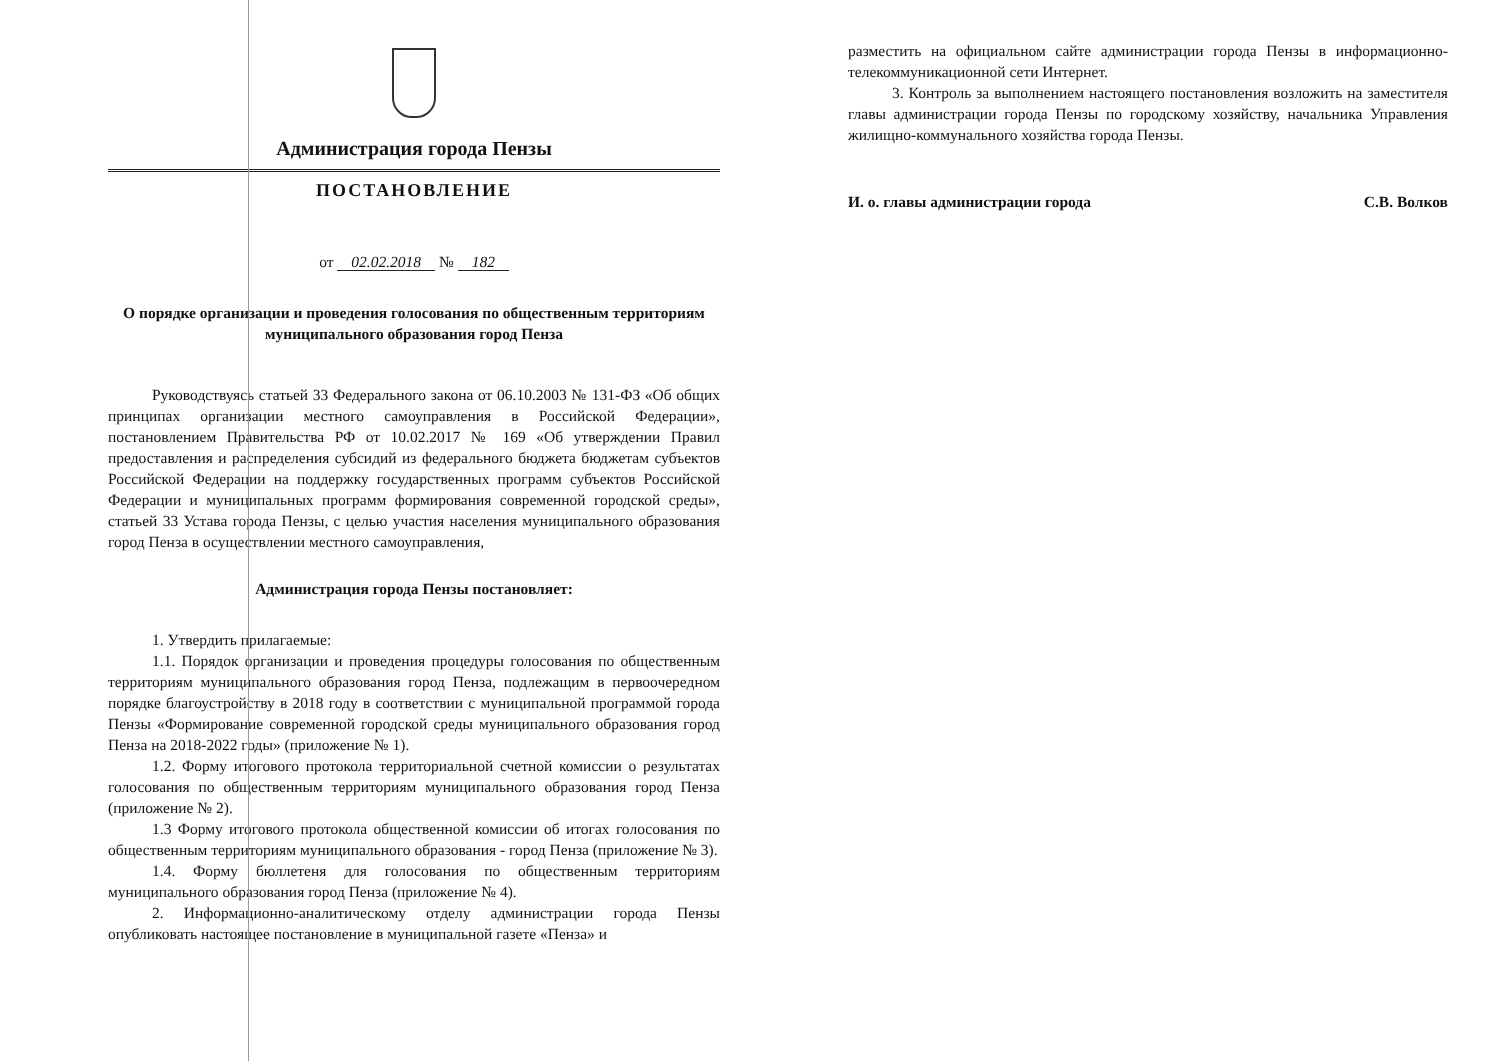Администрация города Пензы
ПОСТАНОВЛЕНИЕ
от 02.02.2018 № 182
О порядке организации и проведения голосования по общественным территориям муниципального образования город Пенза
Руководствуясь статьей 33 Федерального закона от 06.10.2003 № 131-ФЗ «Об общих принципах организации местного самоуправления в Российской Федерации», постановлением Правительства РФ от 10.02.2017 № 169 «Об утверждении Правил предоставления и распределения субсидий из федерального бюджета бюджетам субъектов Российской Федерации на поддержку государственных программ субъектов Российской Федерации и муниципальных программ формирования современной городской среды», статьей 33 Устава города Пензы, с целью участия населения муниципального образования город Пенза в осуществлении местного самоуправления,
Администрация города Пензы постановляет:
1. Утвердить прилагаемые:
1.1. Порядок организации и проведения процедуры голосования по общественным территориям муниципального образования город Пенза, подлежащим в первоочередном порядке благоустройству в 2018 году в соответствии с муниципальной программой города Пензы «Формирование современной городской среды муниципального образования город Пенза на 2018-2022 годы» (приложение № 1).
1.2. Форму итогового протокола территориальной счетной комиссии о результатах голосования по общественным территориям муниципального образования город Пенза (приложение № 2).
1.3 Форму итогового протокола общественной комиссии об итогах голосования по общественным территориям муниципального образования - город Пенза (приложение № 3).
1.4. Форму бюллетеня для голосования по общественным территориям муниципального образования город Пенза (приложение № 4).
2. Информационно-аналитическому отделу администрации города Пензы опубликовать настоящее постановление в муниципальной газете «Пенза» и
разместить на официальном сайте администрации города Пензы в информационно-телекоммуникационной сети Интернет.
3. Контроль за выполнением настоящего постановления возложить на заместителя главы администрации города Пензы по городскому хозяйству, начальника Управления жилищно-коммунального хозяйства города Пензы.
И. о. главы администрации города С.В. Волков